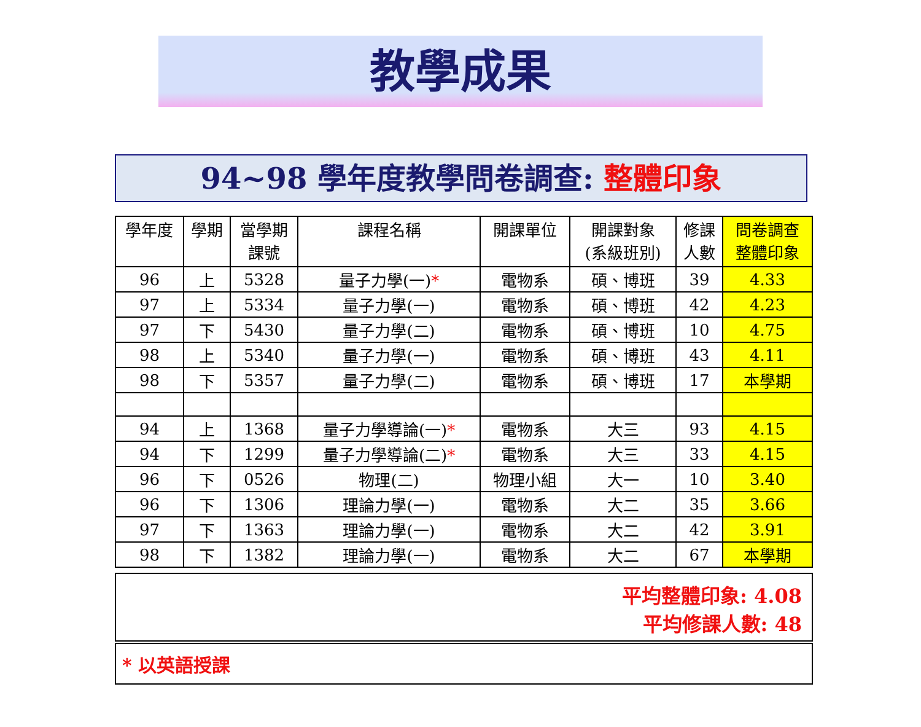教學成果
94~98 學年度教學問卷調查: 整體印象
| 學年度 | 學期 | 當學期 課號 | 課程名稱 | 開課單位 | 開課對象 (系級班別) | 修課 人數 | 問卷調查 整體印象 |
| --- | --- | --- | --- | --- | --- | --- | --- |
| 96 | 上 | 5328 | 量子力學(一) * | 電物系 | 碩、博班 | 39 | 4.33 |
| 97 | 上 | 5334 | 量子力學(一) | 電物系 | 碩、博班 | 42 | 4.23 |
| 97 | 下 | 5430 | 量子力學(二) | 電物系 | 碩、博班 | 10 | 4.75 |
| 98 | 上 | 5340 | 量子力學(一) | 電物系 | 碩、博班 | 43 | 4.11 |
| 98 | 下 | 5357 | 量子力學(二) | 電物系 | 碩、博班 | 17 | 本學期 |
| 94 | 上 | 1368 | 量子力學導論(一) * | 電物系 | 大三 | 93 | 4.15 |
| 94 | 下 | 1299 | 量子力學導論(二) * | 電物系 | 大三 | 33 | 4.15 |
| 96 | 下 | 0526 | 物理(二) | 物理小組 | 大一 | 10 | 3.40 |
| 96 | 下 | 1306 | 理論力學(一) | 電物系 | 大二 | 35 | 3.66 |
| 97 | 下 | 1363 | 理論力學(一) | 電物系 | 大二 | 42 | 3.91 |
| 98 | 下 | 1382 | 理論力學(一) | 電物系 | 大二 | 67 | 本學期 |
平均整體印象: 4.08
平均修課人數: 48
* 以英語授課